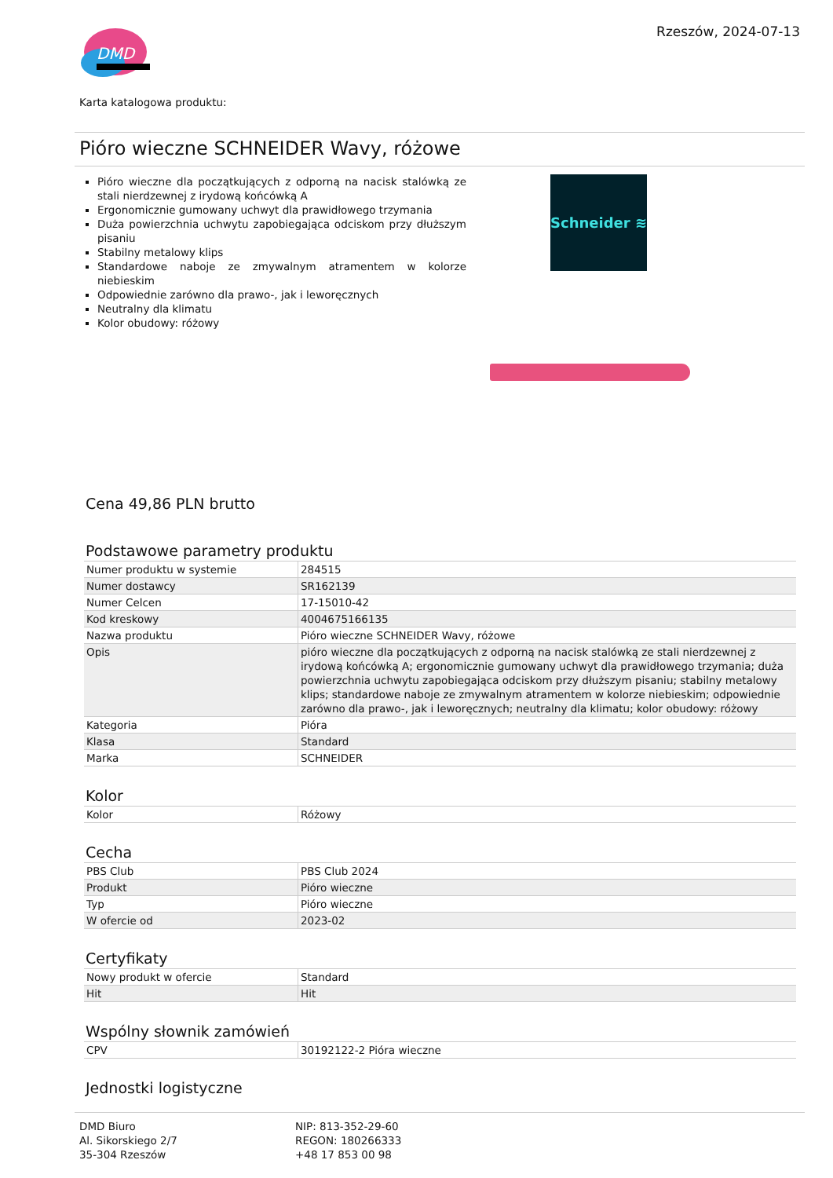DMD
Rzeszów, 2024-07-13
Karta katalogowa produktu:
Pióro wieczne SCHNEIDER Wavy, różowe
Pióro wieczne dla początkujących z odporną na nacisk stalówką ze stali nierdzewnej z irydową końcówką A
Ergonomicznie gumowany uchwyt dla prawidłowego trzymania
Duża powierzchnia uchwytu zapobiegająca odciskom przy dłuższym pisaniu
Stabilny metalowy klips
Standardowe naboje ze zmywalnym atramentem w kolorze niebieskim
Odpowiednie zarówno dla prawo-, jak i leworęcznych
Neutralny dla klimatu
Kolor obudowy: różowy
Schneider ≋
Cena 49,86 PLN brutto
Podstawowe parametry produktu
| Numer produktu w systemie | 284515 |
| Numer dostawcy | SR162139 |
| Numer Celcen | 17-15010-42 |
| Kod kreskowy | 4004675166135 |
| Nazwa produktu | Pióro wieczne SCHNEIDER Wavy, różowe |
| Opis | pióro wieczne dla początkujących z odporną na nacisk stalówką ze stali nierdzewnej z irydową końcówką A; ergonomicznie gumowany uchwyt dla prawidłowego trzymania; duża powierzchnia uchwytu zapobiegająca odciskom przy dłuższym pisaniu; stabilny metalowy klips; standardowe naboje ze zmywalnym atramentem w kolorze niebieskim; odpowiednie zarówno dla prawo-, jak i leworęcznych; neutralny dla klimatu; kolor obudowy: różowy |
| Kategoria | Pióra |
| Klasa | Standard |
| Marka | SCHNEIDER |
Kolor
| Kolor | Różowy |
Cecha
| PBS Club | PBS Club 2024 |
| Produkt | Pióro wieczne |
| Typ | Pióro wieczne |
| W ofercie od | 2023-02 |
Certyfikaty
| Nowy produkt w ofercie | Standard |
| Hit | Hit |
Wspólny słownik zamówień
| CPV | 30192122-2 Pióra wieczne |
Jednostki logistyczne
DMD Biuro
Al. Sikorskiego 2/7
35-304 Rzeszów
NIP: 813-352-29-60
REGON: 180266333
+48 17 853 00 98